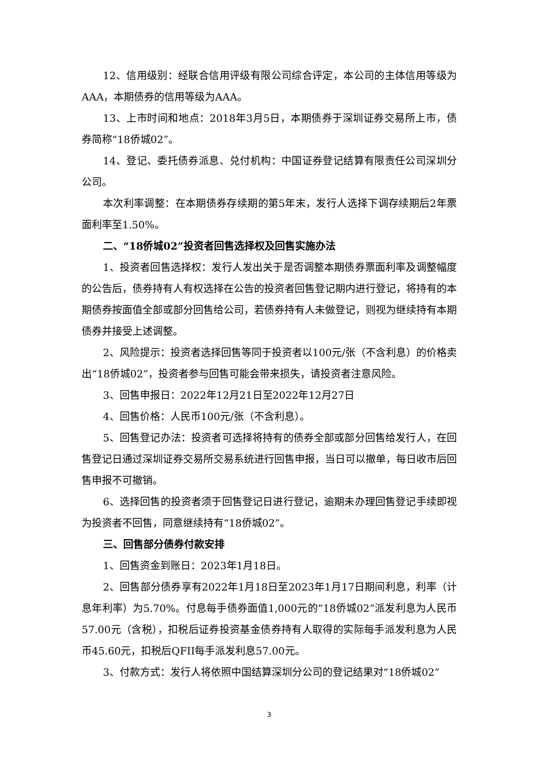12、信用级别：经联合信用评级有限公司综合评定，本公司的主体信用等级为AAA，本期债券的信用等级为AAA。
13、上市时间和地点：2018年3月5日，本期债券于深圳证券交易所上市，债券简称“18侨城02”。
14、登记、委托债券派息、兑付机构：中国证券登记结算有限责任公司深圳分公司。
本次利率调整：在本期债券存续期的第5年末，发行人选择下调存续期后2年票面利率至1.50%。
二、“18侨城02”投资者回售选择权及回售实施办法
1、投资者回售选择权：发行人发出关于是否调整本期债券票面利率及调整幅度的公告后，债券持有人有权选择在公告的投资者回售登记期内进行登记，将持有的本期债券按面值全部或部分回售给公司，若债券持有人未做登记，则视为继续持有本期债券并接受上述调整。
2、风险提示：投资者选择回售等同于投资者以100元/张（不含利息）的价格卖出“18侨城02”，投资者参与回售可能会带来损失，请投资者注意风险。
3、回售申报日：2022年12月21日至2022年12月27日
4、回售价格：人民币100元/张（不含利息）。
5、回售登记办法：投资者可选择将持有的债券全部或部分回售给发行人，在回售登记日通过深圳证券交易所交易系统进行回售申报，当日可以撤单，每日收市后回售申报不可撤销。
6、选择回售的投资者须于回售登记日进行登记，逾期未办理回售登记手续即视为投资者不回售，同意继续持有“18侨城02”。
三、回售部分债券付款安排
1、回售资金到账日：2023年1月18日。
2、回售部分债券享有2022年1月18日至2023年1月17日期间利息，利率（计息年利率）为5.70%。付息每手债券面值1,000元的“18侨城02”派发利息为人民币57.00元（含税），扣税后证券投资基金债券持有人取得的实际每手派发利息为人民币45.60元，扣税后QFII每手派发利息57.00元。
3、付款方式：发行人将依照中国结算深圳分公司的登记结果对“18侨城02”
3